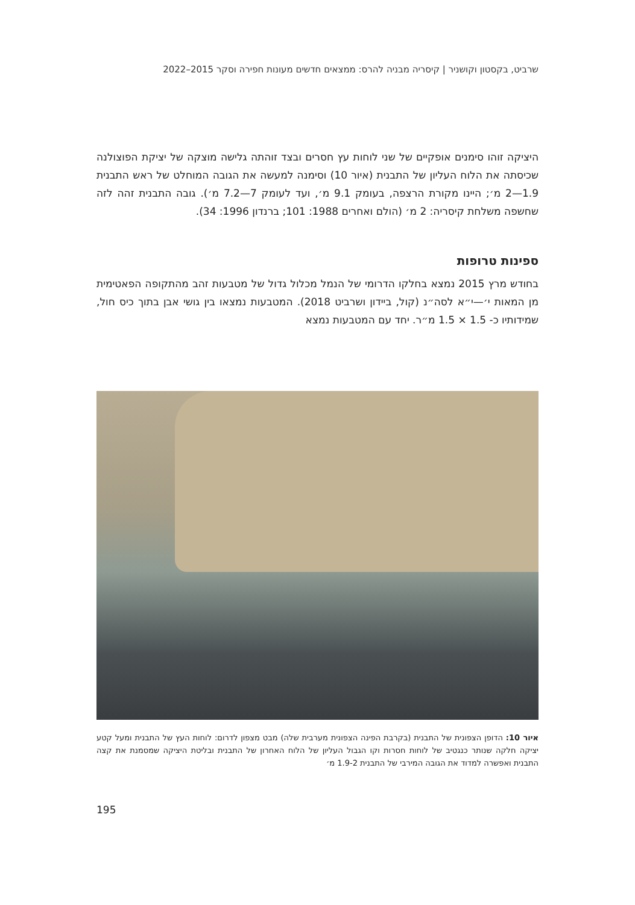שרביט, בקסטון וקושניר | קיסריה מבניה להרס: ממצאים חדשים מעונות חפירה וסקר 2015–2022
היציקה זוהו סימנים אופקיים של שני לוחות עץ חסרים ובצד זוהתה גלישה מוצקה של יציקת הפוצולנה שכיסתה את הלוח העליון של התבנית (איור 10) וסימנה למעשה את הגובה המוחלט של ראש התבנית 1.9—2 מ׳; היינו מקורת הרצפה, בעומק 9.1 מ׳, ועד לעומק 7—7.2 מ׳). גובה התבנית זהה לזה שחשפה משלחת קיסריה: 2 מ׳ (הולם ואחרים 1988: 101; ברנדון 1996: 34).
ספינות טרופות
בחודש מרץ 2015 נמצא בחלקו הדרומי של הנמל מכלול גדול של מטבעות זהב מהתקופה הפאטימית מן המאות י׳—י״א לסה״נ (קול, ביידון ושרביט 2018). המטבעות נמצאו בין גושי אבן בתוך כיס חול, שמידותיו כ- 1.5 × 1.5 מ״ר. יחד עם המטבעות נמצא
איור 10: הדופן הצפונית של התבנית (בקרבת הפינה הצפונית מערבית שלה) מבט מצפון לדרום: לוחות העץ של התבנית ומעל קטע יציקה חלקה שנותר כנגטיב של לוחות חסרות וקו הגבול העליון של הלוח האחרון של התבנית ובליטת היציקה שמסמנת את קצה התבנית ואפשרה למדוד את הגובה המירבי של התבנית 1.9-2 מ׳
195